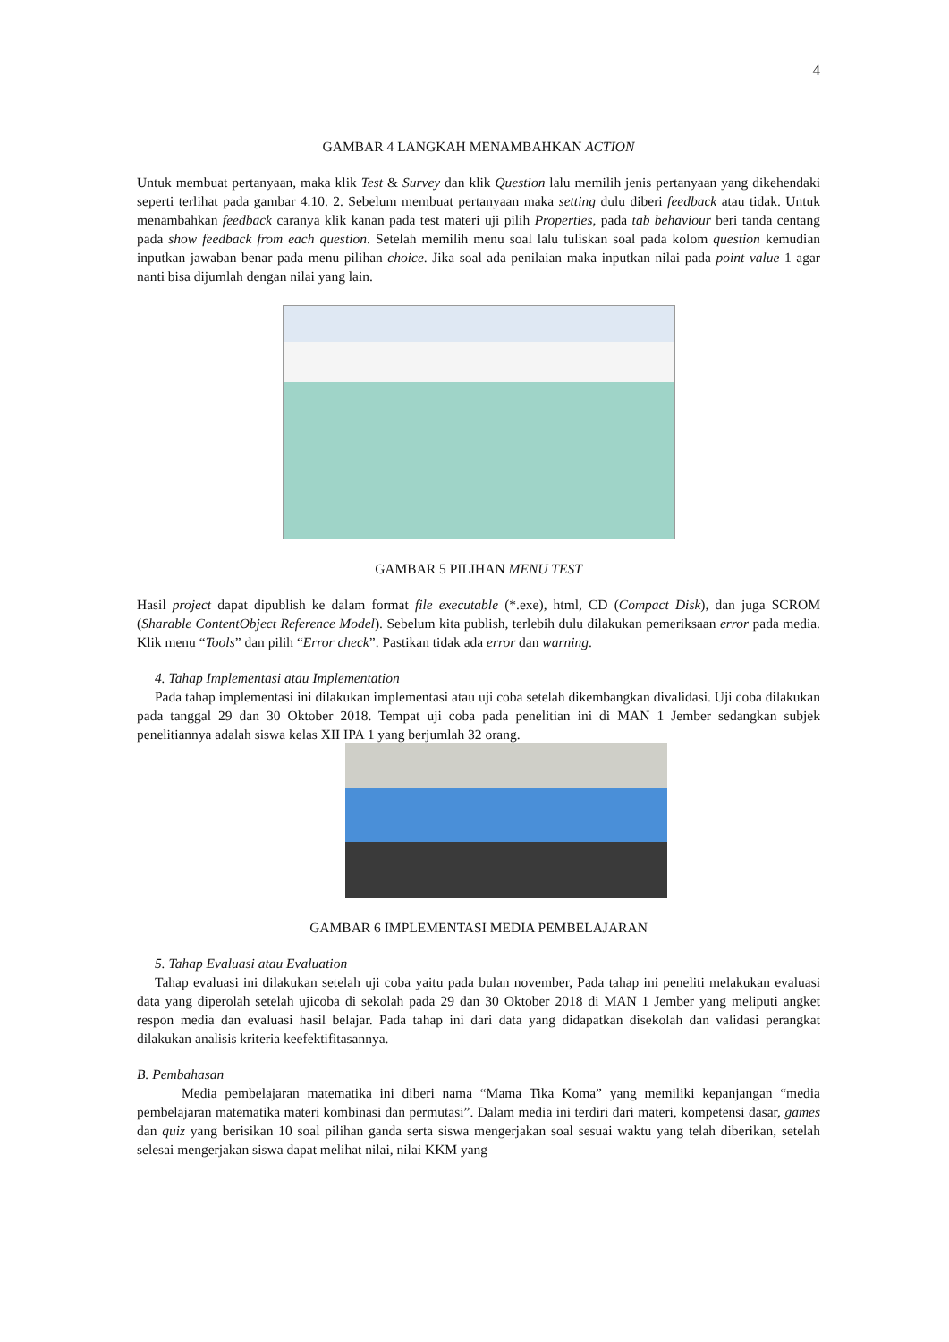4
GAMBAR 4 LANGKAH MENAMBAHKAN ACTION
Untuk membuat pertanyaan, maka klik Test & Survey dan klik Question lalu memilih jenis pertanyaan yang dikehendaki seperti terlihat pada gambar 4.10. 2. Sebelum membuat pertanyaan maka setting dulu diberi feedback atau tidak. Untuk menambahkan feedback caranya klik kanan pada test materi uji pilih Properties, pada tab behaviour beri tanda centang pada show feedback from each question. Setelah memilih menu soal lalu tuliskan soal pada kolom question kemudian inputkan jawaban benar pada menu pilihan choice. Jika soal ada penilaian maka inputkan nilai pada point value 1 agar nanti bisa dijumlah dengan nilai yang lain.
GAMBAR 5 PILIHAN MENU TEST
Hasil project dapat dipublish ke dalam format file executable (*.exe), html, CD (Compact Disk), dan juga SCROM (Sharable ContentObject Reference Model). Sebelum kita publish, terlebih dulu dilakukan pemeriksaan error pada media. Klik menu “Tools” dan pilih “Error check”. Pastikan tidak ada error dan warning.
4. Tahap Implementasi atau Implementation
Pada tahap implementasi ini dilakukan implementasi atau uji coba setelah dikembangkan divalidasi. Uji coba dilakukan pada tanggal 29 dan 30 Oktober 2018. Tempat uji coba pada penelitian ini di MAN 1 Jember sedangkan subjek penelitiannya adalah siswa kelas XII IPA 1 yang berjumlah 32 orang.
GAMBAR 6 IMPLEMENTASI MEDIA PEMBELAJARAN
5. Tahap Evaluasi atau Evaluation
Tahap evaluasi ini dilakukan setelah uji coba yaitu pada bulan november, Pada tahap ini peneliti melakukan evaluasi data yang diperolah setelah ujicoba di sekolah pada 29 dan 30 Oktober 2018 di MAN 1 Jember yang meliputi angket respon media dan evaluasi hasil belajar. Pada tahap ini dari data yang didapatkan disekolah dan validasi perangkat dilakukan analisis kriteria keefektifitasannya.
B. Pembahasan
Media pembelajaran matematika ini diberi nama “Mama Tika Koma” yang memiliki kepanjangan “media pembelajaran matematika materi kombinasi dan permutasi”. Dalam media ini terdiri dari materi, kompetensi dasar, games dan quiz yang berisikan 10 soal pilihan ganda serta siswa mengerjakan soal sesuai waktu yang telah diberikan, setelah selesai mengerjakan siswa dapat melihat nilai, nilai KKM yang